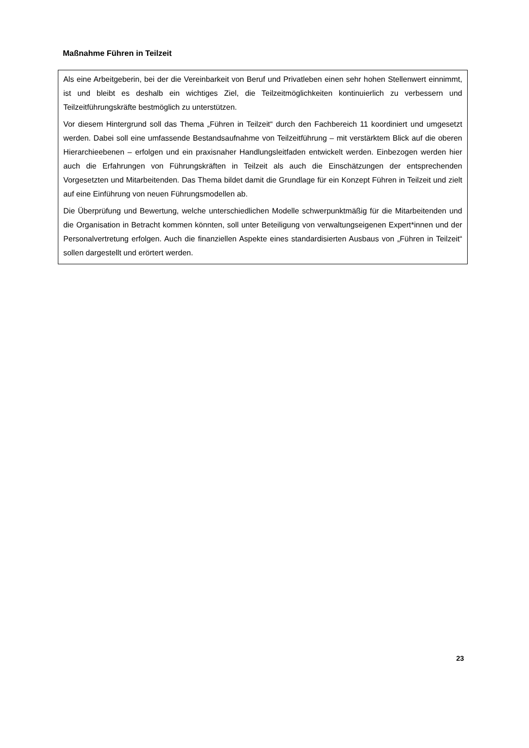Maßnahme Führen in Teilzeit
Als eine Arbeitgeberin, bei der die Vereinbarkeit von Beruf und Privatleben einen sehr hohen Stellenwert einnimmt, ist und bleibt es deshalb ein wichtiges Ziel, die Teilzeitmöglichkeiten kontinuierlich zu verbessern und Teilzeitführungskräfte bestmöglich zu unterstützen.
Vor diesem Hintergrund soll das Thema „Führen in Teilzeit“ durch den Fachbereich 11 koordiniert und umgesetzt werden. Dabei soll eine umfassende Bestandsaufnahme von Teilzeitführung – mit verstärktem Blick auf die oberen Hierarchieebenen – erfolgen und ein praxisnaher Handlungsleitfaden entwickelt werden. Einbezogen werden hier auch die Erfahrungen von Führungskräften in Teilzeit als auch die Einschätzungen der entsprechenden Vorgesetzten und Mitarbeitenden. Das Thema bildet damit die Grundlage für ein Konzept Führen in Teilzeit und zielt auf eine Einführung von neuen Führungsmodellen ab.
Die Überprüfung und Bewertung, welche unterschiedlichen Modelle schwerpunktmäßig für die Mitarbeitenden und die Organisation in Betracht kommen könnten, soll unter Beteiligung von verwaltungseigenen Expert*innen und der Personalvertretung erfolgen. Auch die finanziellen Aspekte eines standardisierten Ausbaus von „Führen in Teilzeit“ sollen dargestellt und erörtert werden.
23